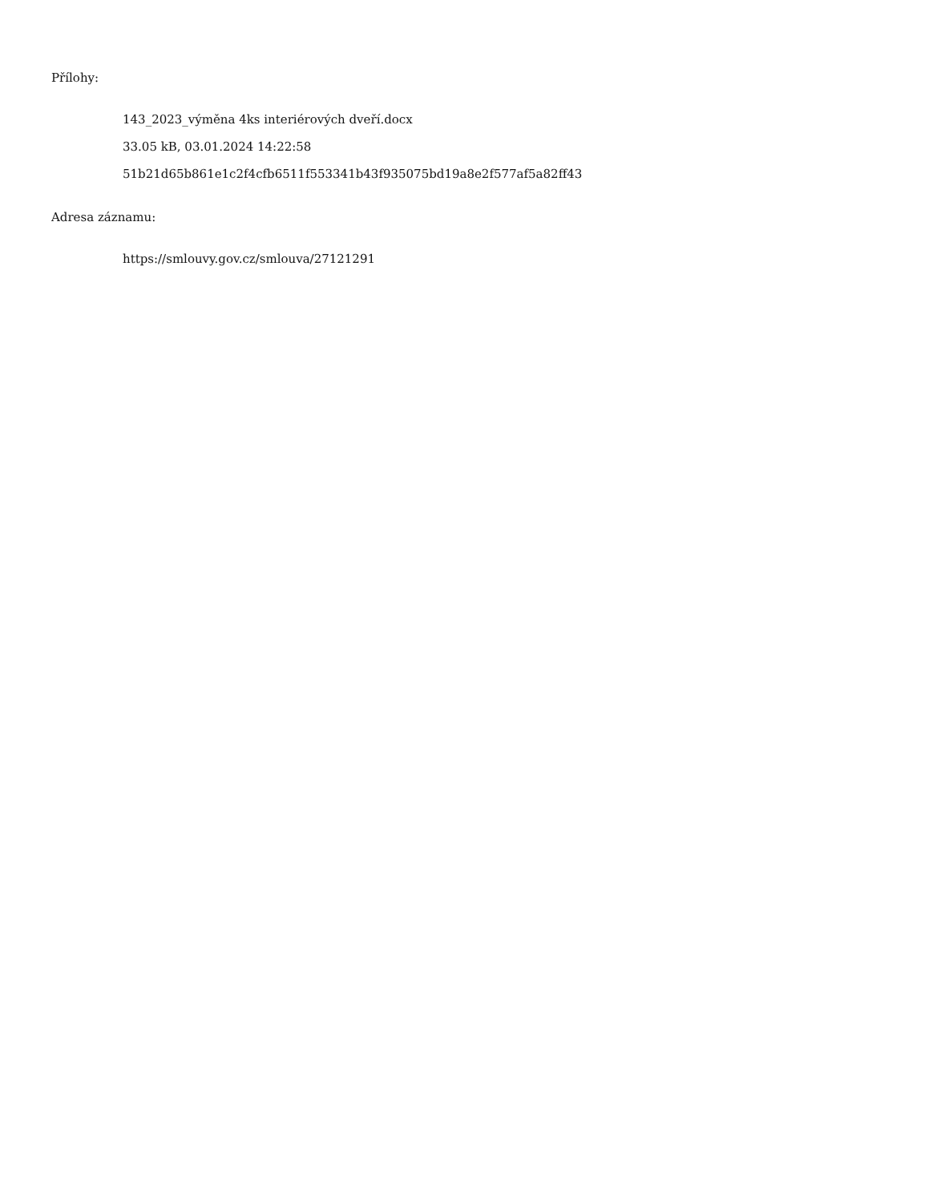Přílohy:
143_2023_výměna 4ks interiérových dveří.docx
33.05 kB, 03.01.2024 14:22:58
51b21d65b861e1c2f4cfb6511f553341b43f935075bd19a8e2f577af5a82ff43
Adresa záznamu:
https://smlouvy.gov.cz/smlouva/27121291